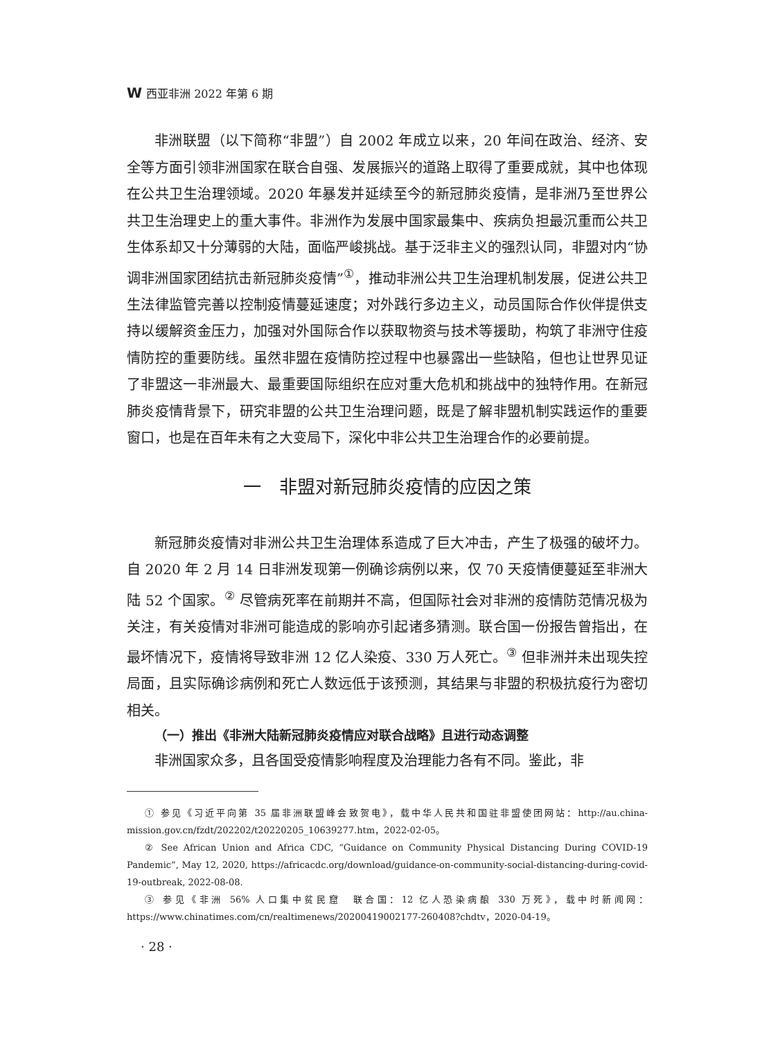W西亚非洲 2022 年第 6 期
非洲联盟（以下简称“非盟”）自 2002 年成立以来，20 年间在政治、经济、安全等方面引领非洲国家在联合自强、发展振兴的道路上取得了重要成就，其中也体现在公共卫生治理领域。2020 年暴发并延续至今的新冠肺炎疫情，是非洲乃至世界公共卫生治理史上的重大事件。非洲作为发展中国家最集中、疾病负担最沉重而公共卫生体系却又十分薄弱的大陆，面临严峻挑战。基于泛非主义的强烈认同，非盟对内“协调非洲国家团结抗击新冠肺炎疫情”<sup>①</sup>，推动非洲公共卫生治理机制发展，促进公共卫生法律监管完善以控制疫情蔓延速度；对外践行多边主义，动员国际合作伙伴提供支持以缓解资金压力，加强对外国际合作以获取物资与技术等援助，构筑了非洲守住疫情防控的重要防线。虽然非盟在疫情防控过程中也暴露出一些缺陷，但也让世界见证了非盟这一非洲最大、最重要国际组织在应对重大危机和挑战中的独特作用。在新冠肺炎疫情背景下，研究非盟的公共卫生治理问题，既是了解非盟机制实践运作的重要窗口，也是在百年未有之大变局下，深化中非公共卫生治理合作的必要前提。
一　非盟对新冠肺炎疫情的应因之策
新冠肺炎疫情对非洲公共卫生治理体系造成了巨大冲击，产生了极强的破坏力。自 2020 年 2 月 14 日非洲发现第一例确诊病例以来，仅 70 天疫情便蔓延至非洲大陆 52 个国家。<sup>②</sup> 尽管病死率在前期并不高，但国际社会对非洲的疫情防范情况极为关注，有关疫情对非洲可能造成的影响亦引起诸多猜测。联合国一份报告曾指出，在最坏情况下，疫情将导致非洲 12 亿人染疫、330 万人死亡。<sup>③</sup> 但非洲并未出现失控局面，且实际确诊病例和死亡人数远低于该预测，其结果与非盟的积极抗疫行为密切相关。
（一）推出《非洲大陆新冠肺炎疫情应对联合战略》且进行动态调整
非洲国家众多，且各国受疫情影响程度及治理能力各有不同。鉴此，非
① 参见《习近平向第 35 届非洲联盟峰会致贺电》，载中华人民共和国驻非盟使团网站：http://au.china-mission.gov.cn/fzdt/202202/t20220205_10639277.htm，2022-02-05。
② See African Union and Africa CDC, “Guidance on Community Physical Distancing During COVID-19 Pandemic”, May 12, 2020, https://africacdc.org/download/guidance-on-community-social-distancing-during-covid-19-outbreak, 2022-08-08.
③ 参见《非洲 56% 人口集中贫民窟　联合国：12 亿人恐染病酿 330 万死》，载中时新闻网：https://www.chinatimes.com/cn/realtimenews/20200419002177-260408?chdtv，2020-04-19。
· 28 ·